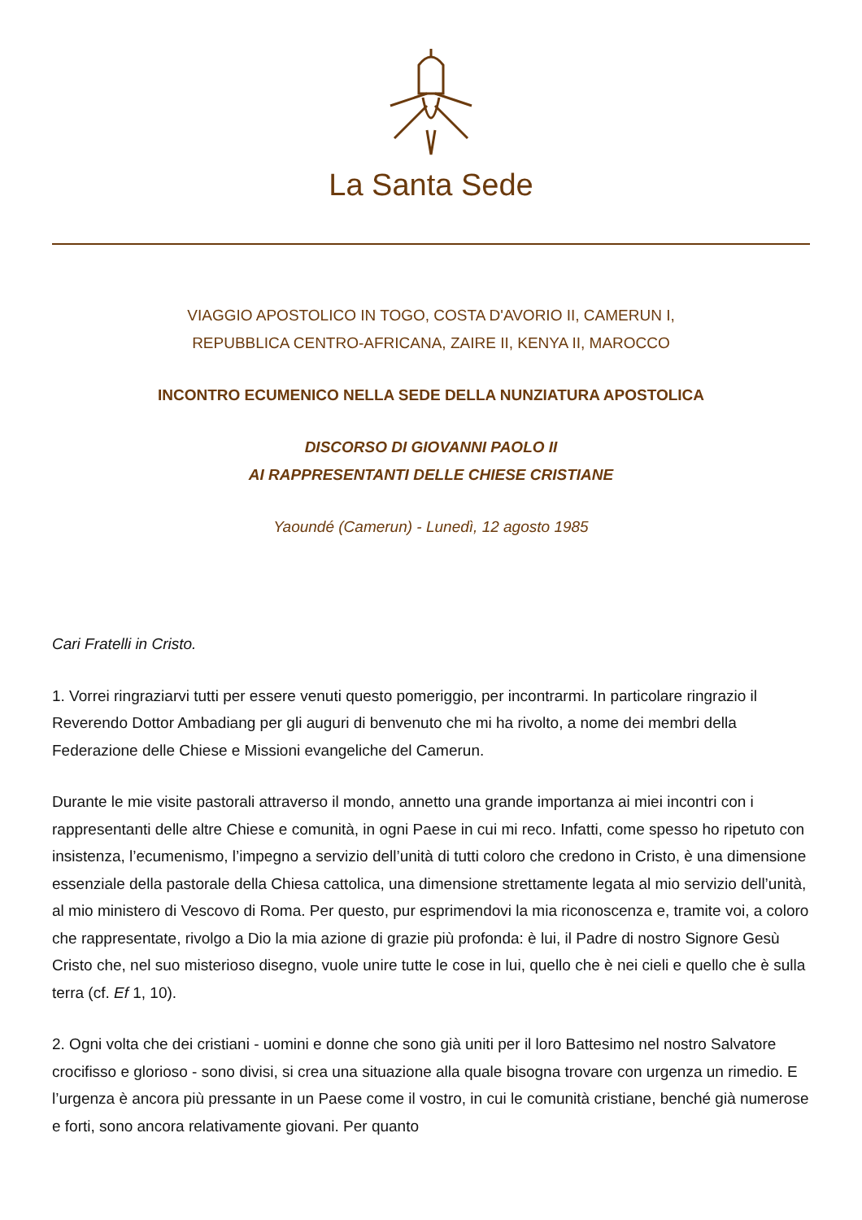La Santa Sede
VIAGGIO APOSTOLICO IN TOGO, COSTA D'AVORIO II, CAMERUN I,
REPUBBLICA CENTRO-AFRICANA, ZAIRE II, KENYA II, MAROCCO
INCONTRO ECUMENICO NELLA SEDE DELLA NUNZIATURA APOSTOLICA
DISCORSO DI GIOVANNI PAOLO II
AI RAPPRESENTANTI DELLE CHIESE CRISTIANE
Yaoundé (Camerun) - Lunedì, 12 agosto 1985
Cari Fratelli in Cristo.
1. Vorrei ringraziarvi tutti per essere venuti questo pomeriggio, per incontrarmi. In particolare ringrazio il Reverendo Dottor Ambadiang per gli auguri di benvenuto che mi ha rivolto, a nome dei membri della Federazione delle Chiese e Missioni evangeliche del Camerun.
Durante le mie visite pastorali attraverso il mondo, annetto una grande importanza ai miei incontri con i rappresentanti delle altre Chiese e comunità, in ogni Paese in cui mi reco. Infatti, come spesso ho ripetuto con insistenza, l’ecumenismo, l’impegno a servizio dell’unità di tutti coloro che credono in Cristo, è una dimensione essenziale della pastorale della Chiesa cattolica, una dimensione strettamente legata al mio servizio dell’unità, al mio ministero di Vescovo di Roma. Per questo, pur esprimendovi la mia riconoscenza e, tramite voi, a coloro che rappresentate, rivolgo a Dio la mia azione di grazie più profonda: è lui, il Padre di nostro Signore Gesù Cristo che, nel suo misterioso disegno, vuole unire tutte le cose in lui, quello che è nei cieli e quello che è sulla terra (cf. Ef 1, 10).
2. Ogni volta che dei cristiani - uomini e donne che sono già uniti per il loro Battesimo nel nostro Salvatore crocifisso e glorioso - sono divisi, si crea una situazione alla quale bisogna trovare con urgenza un rimedio. E l’urgenza è ancora più pressante in un Paese come il vostro, in cui le comunità cristiane, benché già numerose e forti, sono ancora relativamente giovani. Per quanto